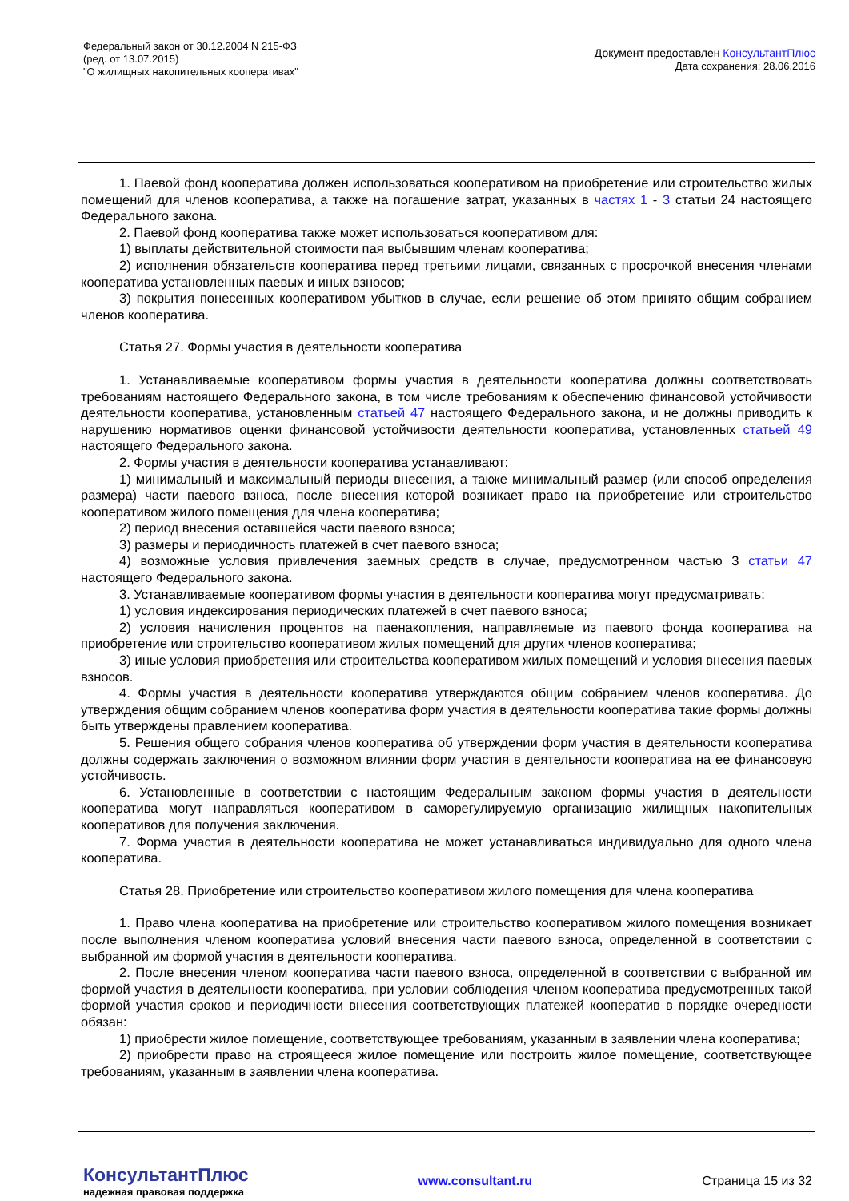Федеральный закон от 30.12.2004 N 215-ФЗ
(ред. от 13.07.2015)
"О жилищных накопительных кооперативах"
Документ предоставлен КонсультантПлюс
Дата сохранения: 28.06.2016
1. Паевой фонд кооператива должен использоваться кооперативом на приобретение или строительство жилых помещений для членов кооператива, а также на погашение затрат, указанных в частях 1 - 3 статьи 24 настоящего Федерального закона.
2. Паевой фонд кооператива также может использоваться кооперативом для:
1) выплаты действительной стоимости пая выбывшим членам кооператива;
2) исполнения обязательств кооператива перед третьими лицами, связанных с просрочкой внесения членами кооператива установленных паевых и иных взносов;
3) покрытия понесенных кооперативом убытков в случае, если решение об этом принято общим собранием членов кооператива.
Статья 27. Формы участия в деятельности кооператива
1. Устанавливаемые кооперативом формы участия в деятельности кооператива должны соответствовать требованиям настоящего Федерального закона, в том числе требованиям к обеспечению финансовой устойчивости деятельности кооператива, установленным статьей 47 настоящего Федерального закона, и не должны приводить к нарушению нормативов оценки финансовой устойчивости деятельности кооператива, установленных статьей 49 настоящего Федерального закона.
2. Формы участия в деятельности кооператива устанавливают:
1) минимальный и максимальный периоды внесения, а также минимальный размер (или способ определения размера) части паевого взноса, после внесения которой возникает право на приобретение или строительство кооперативом жилого помещения для члена кооператива;
2) период внесения оставшейся части паевого взноса;
3) размеры и периодичность платежей в счет паевого взноса;
4) возможные условия привлечения заемных средств в случае, предусмотренном частью 3 статьи 47 настоящего Федерального закона.
3. Устанавливаемые кооперативом формы участия в деятельности кооператива могут предусматривать:
1) условия индексирования периодических платежей в счет паевого взноса;
2) условия начисления процентов на паенакопления, направляемые из паевого фонда кооператива на приобретение или строительство кооперативом жилых помещений для других членов кооператива;
3) иные условия приобретения или строительства кооперативом жилых помещений и условия внесения паевых взносов.
4. Формы участия в деятельности кооператива утверждаются общим собранием членов кооператива. До утверждения общим собранием членов кооператива форм участия в деятельности кооператива такие формы должны быть утверждены правлением кооператива.
5. Решения общего собрания членов кооператива об утверждении форм участия в деятельности кооператива должны содержать заключения о возможном влиянии форм участия в деятельности кооператива на ее финансовую устойчивость.
6. Установленные в соответствии с настоящим Федеральным законом формы участия в деятельности кооператива могут направляться кооперативом в саморегулируемую организацию жилищных накопительных кооперативов для получения заключения.
7. Форма участия в деятельности кооператива не может устанавливаться индивидуально для одного члена кооператива.
Статья 28. Приобретение или строительство кооперативом жилого помещения для члена кооператива
1. Право члена кооператива на приобретение или строительство кооперативом жилого помещения возникает после выполнения членом кооператива условий внесения части паевого взноса, определенной в соответствии с выбранной им формой участия в деятельности кооператива.
2. После внесения членом кооператива части паевого взноса, определенной в соответствии с выбранной им формой участия в деятельности кооператива, при условии соблюдения членом кооператива предусмотренных такой формой участия сроков и периодичности внесения соответствующих платежей кооператив в порядке очередности обязан:
1) приобрести жилое помещение, соответствующее требованиям, указанным в заявлении члена кооператива;
2) приобрести право на строящееся жилое помещение или построить жилое помещение, соответствующее требованиям, указанным в заявлении члена кооператива.
КонсультантПлюс
надежная правовая поддержка
www.consultant.ru Страница 15 из 32